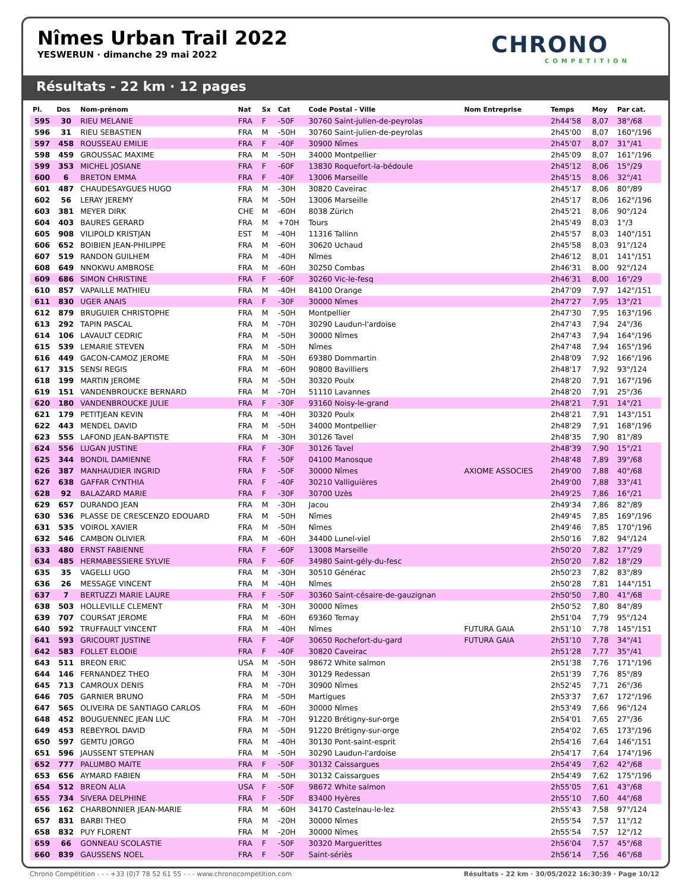Nîmes Urban Trail 2022
YESWERUN · dimanche 29 mai 2022
CHRONO
COMPETITION
Résultats - 22 km · 12 pages
| Pl. | Dos | Nom-prénom | Nat | Sx | Cat | Code Postal - Ville | Nom Entreprise | Temps | Moy | Par cat. |
| --- | --- | --- | --- | --- | --- | --- | --- | --- | --- | --- |
| 595 | 30 | RIEU MELANIE | FRA | F | -50F | 30760 Saint-julien-de-peyrolas | | 2h44'58 | 8,07 | 38°/68 |
| 596 | 31 | RIEU SEBASTIEN | FRA | M | -50H | 30760 Saint-julien-de-peyrolas | | 2h45'00 | 8,07 | 160°/196 |
| 597 | 458 | ROUSSEAU EMILIE | FRA | F | -40F | 30900 Nîmes | | 2h45'07 | 8,07 | 31°/41 |
| 598 | 459 | GROUSSAC MAXIME | FRA | M | -50H | 34000 Montpellier | | 2h45'09 | 8,07 | 161°/196 |
| 599 | 353 | MICHEL JOSIANE | FRA | F | -60F | 13830 Roquefort-la-bédoule | | 2h45'12 | 8,06 | 15°/29 |
| 600 | 6 | BRETON EMMA | FRA | F | -40F | 13006 Marseille | | 2h45'15 | 8,06 | 32°/41 |
| 601 | 487 | CHAUDESAYGUES HUGO | FRA | M | -30H | 30820 Caveirac | | 2h45'17 | 8,06 | 80°/89 |
| 602 | 56 | LERAY JEREMY | FRA | M | -50H | 13006 Marseille | | 2h45'17 | 8,06 | 162°/196 |
| 603 | 381 | MEYER DIRK | CHE | M | -60H | 8038 Zürich | | 2h45'21 | 8,06 | 90°/124 |
| 604 | 403 | BAURES GERARD | FRA | M | +70H | Tours | | 2h45'49 | 8,03 | 1°/3 |
| 605 | 908 | VILIPOLD KRISTJAN | EST | M | -40H | 11316 Tallinn | | 2h45'57 | 8,03 | 140°/151 |
| 606 | 652 | BOIBIEN JEAN-PHILIPPE | FRA | M | -60H | 30620 Uchaud | | 2h45'58 | 8,03 | 91°/124 |
| 607 | 519 | RANDON GUILHEM | FRA | M | -40H | Nîmes | | 2h46'12 | 8,01 | 141°/151 |
| 608 | 649 | NNOKWU AMBROSE | FRA | M | -60H | 30250 Combas | | 2h46'31 | 8,00 | 92°/124 |
| 609 | 686 | SIMON CHRISTINE | FRA | F | -60F | 30260 Vic-le-fesq | | 2h46'31 | 8,00 | 16°/29 |
| 610 | 857 | VAPAILLE MATHIEU | FRA | M | -40H | 84100 Orange | | 2h47'09 | 7,97 | 142°/151 |
| 611 | 830 | UGER ANAIS | FRA | F | -30F | 30000 Nîmes | | 2h47'27 | 7,95 | 13°/21 |
| 612 | 879 | BRUGUIER CHRISTOPHE | FRA | M | -50H | Montpellier | | 2h47'30 | 7,95 | 163°/196 |
| 613 | 292 | TAPIN PASCAL | FRA | M | -70H | 30290 Laudun-l'ardoise | | 2h47'43 | 7,94 | 24°/36 |
| 614 | 106 | LAVAULT CEDRIC | FRA | M | -50H | 30000 Nîmes | | 2h47'43 | 7,94 | 164°/196 |
| 615 | 539 | LEMARIE STEVEN | FRA | M | -50H | Nîmes | | 2h47'48 | 7,94 | 165°/196 |
| 616 | 449 | GACON-CAMOZ JEROME | FRA | M | -50H | 69380 Dommartin | | 2h48'09 | 7,92 | 166°/196 |
| 617 | 315 | SENSI REGIS | FRA | M | -60H | 90800 Bavilliers | | 2h48'17 | 7,92 | 93°/124 |
| 618 | 199 | MARTIN JEROME | FRA | M | -50H | 30320 Poulx | | 2h48'20 | 7,91 | 167°/196 |
| 619 | 151 | VANDENBROUCKE BERNARD | FRA | M | -70H | 51110 Lavannes | | 2h48'20 | 7,91 | 25°/36 |
| 620 | 180 | VANDENBROUCKE JULIE | FRA | F | -30F | 93160 Noisy-le-grand | | 2h48'21 | 7,91 | 14°/21 |
| 621 | 179 | PETITJEAN KEVIN | FRA | M | -40H | 30320 Poulx | | 2h48'21 | 7,91 | 143°/151 |
| 622 | 443 | MENDEL DAVID | FRA | M | -50H | 34000 Montpellier | | 2h48'29 | 7,91 | 168°/196 |
| 623 | 555 | LAFOND JEAN-BAPTISTE | FRA | M | -30H | 30126 Tavel | | 2h48'35 | 7,90 | 81°/89 |
| 624 | 556 | LUGAN JUSTINE | FRA | F | -30F | 30126 Tavel | | 2h48'39 | 7,90 | 15°/21 |
| 625 | 344 | BONDIL DAMIENNE | FRA | F | -50F | 04100 Manosque | | 2h48'48 | 7,89 | 39°/68 |
| 626 | 387 | MANHAUDIER INGRID | FRA | F | -50F | 30000 Nîmes | AXIOME ASSOCIES | 2h49'00 | 7,88 | 40°/68 |
| 627 | 638 | GAFFAR CYNTHIA | FRA | F | -40F | 30210 Valliguières | | 2h49'00 | 7,88 | 33°/41 |
| 628 | 92 | BALAZARD MARIE | FRA | F | -30F | 30700 Uzès | | 2h49'25 | 7,86 | 16°/21 |
| 629 | 657 | DURANDO JEAN | FRA | M | -30H | Jacou | | 2h49'34 | 7,86 | 82°/89 |
| 630 | 536 | PLASSE DE CRESCENZO EDOUARD | FRA | M | -50H | Nîmes | | 2h49'45 | 7,85 | 169°/196 |
| 631 | 535 | VOIROL XAVIER | FRA | M | -50H | Nîmes | | 2h49'46 | 7,85 | 170°/196 |
| 632 | 546 | CAMBON OLIVIER | FRA | M | -60H | 34400 Lunel-viel | | 2h50'16 | 7,82 | 94°/124 |
| 633 | 480 | ERNST FABIENNE | FRA | F | -60F | 13008 Marseille | | 2h50'20 | 7,82 | 17°/29 |
| 634 | 485 | HERMABESSIERE SYLVIE | FRA | F | -60F | 34980 Saint-gély-du-fesc | | 2h50'20 | 7,82 | 18°/29 |
| 635 | 35 | VAGELLI UGO | FRA | M | -30H | 30510 Générac | | 2h50'23 | 7,82 | 83°/89 |
| 636 | 26 | MESSAGE VINCENT | FRA | M | -40H | Nîmes | | 2h50'28 | 7,81 | 144°/151 |
| 637 | 7 | BERTUZZI MARIE LAURE | FRA | F | -50F | 30360 Saint-césaire-de-gauzignan | | 2h50'50 | 7,80 | 41°/68 |
| 638 | 503 | HOLLEVILLE CLEMENT | FRA | M | -30H | 30000 Nîmes | | 2h50'52 | 7,80 | 84°/89 |
| 639 | 707 | COURSAT JEROME | FRA | M | -60H | 69360 Ternay | | 2h51'04 | 7,79 | 95°/124 |
| 640 | 592 | TRUFFAULT VINCENT | FRA | M | -40H | Nîmes | FUTURA GAIA | 2h51'10 | 7,78 | 145°/151 |
| 641 | 593 | GRICOURT JUSTINE | FRA | F | -40F | 30650 Rochefort-du-gard | FUTURA GAIA | 2h51'10 | 7,78 | 34°/41 |
| 642 | 583 | FOLLET ELODIE | FRA | F | -40F | 30820 Caveirac | | 2h51'28 | 7,77 | 35°/41 |
| 643 | 511 | BREON ERIC | USA | M | -50H | 98672 White salmon | | 2h51'38 | 7,76 | 171°/196 |
| 644 | 146 | FERNANDEZ THEO | FRA | M | -30H | 30129 Redessan | | 2h51'39 | 7,76 | 85°/89 |
| 645 | 713 | CAMROUX DENIS | FRA | M | -70H | 30900 Nîmes | | 2h52'45 | 7,71 | 26°/36 |
| 646 | 705 | GARNIER BRUNO | FRA | M | -50H | Martigues | | 2h53'37 | 7,67 | 172°/196 |
| 647 | 565 | OLIVEIRA DE SANTIAGO CARLOS | FRA | M | -60H | 30000 Nîmes | | 2h53'49 | 7,66 | 96°/124 |
| 648 | 452 | BOUGUENNEC JEAN LUC | FRA | M | -70H | 91220 Brétigny-sur-orge | | 2h54'01 | 7,65 | 27°/36 |
| 649 | 453 | REBEYROL DAVID | FRA | M | -50H | 91220 Brétigny-sur-orge | | 2h54'02 | 7,65 | 173°/196 |
| 650 | 597 | GEMTU JORGO | FRA | M | -40H | 30130 Pont-saint-esprit | | 2h54'16 | 7,64 | 146°/151 |
| 651 | 596 | JAUSSENT STEPHAN | FRA | M | -50H | 30290 Laudun-l'ardoise | | 2h54'17 | 7,64 | 174°/196 |
| 652 | 777 | PALUMBO MAITE | FRA | F | -50F | 30132 Caissargues | | 2h54'49 | 7,62 | 42°/68 |
| 653 | 656 | AYMARD FABIEN | FRA | M | -50H | 30132 Caissargues | | 2h54'49 | 7,62 | 175°/196 |
| 654 | 512 | BREON ALIA | USA | F | -50F | 98672 White salmon | | 2h55'05 | 7,61 | 43°/68 |
| 655 | 734 | SIVERA DELPHINE | FRA | F | -50F | 83400 Hyères | | 2h55'10 | 7,60 | 44°/68 |
| 656 | 162 | CHARBONNIER JEAN-MARIE | FRA | M | -60H | 34170 Castelnau-le-lez | | 2h55'43 | 7,58 | 97°/124 |
| 657 | 831 | BARBI THEO | FRA | M | -20H | 30000 Nîmes | | 2h55'54 | 7,57 | 11°/12 |
| 658 | 832 | PUY FLORENT | FRA | M | -20H | 30000 Nîmes | | 2h55'54 | 7,57 | 12°/12 |
| 659 | 66 | GONNEAU SCOLASTIE | FRA | F | -50F | 30320 Marguerittes | | 2h56'04 | 7,57 | 45°/68 |
| 660 | 839 | GAUSSENS NOEL | FRA | F | -50F | Saint-sériès | | 2h56'14 | 7,56 | 46°/68 |
Chrono Compétition - - - +33 (0)7 78 52 61 55 - - - www.chronocompetition.com Résultats - 22 km · 30/05/2022 16:30:39 · Page 10/12